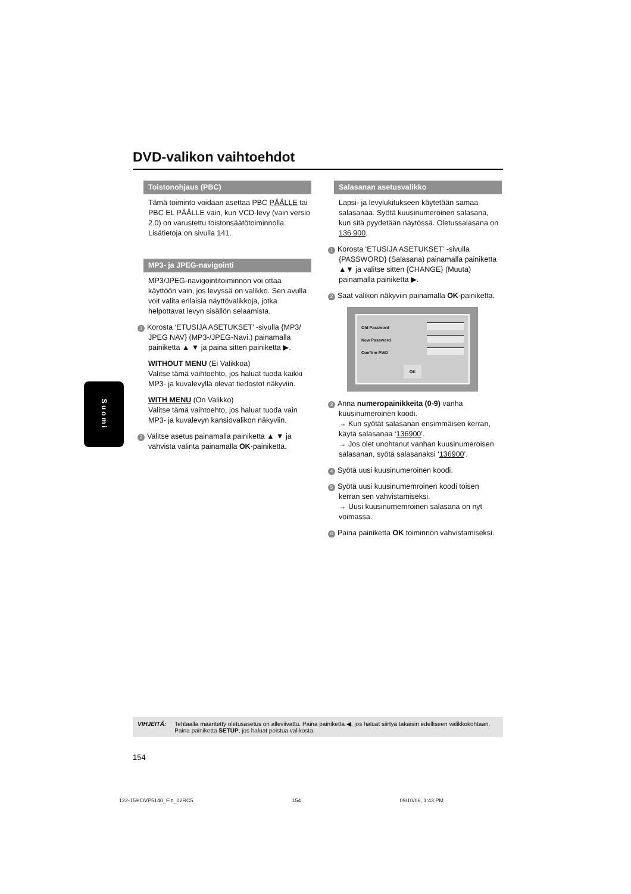DVD-valikon vaihtoehdot
Toistonohjaus (PBC)
Tämä toiminto voidaan asettaa PBC PÄÄLLE tai PBC EL PÄÄLLE vain, kun VCD-levy (vain versio 2.0) on varustettu toistonsäätötoiminnolla. Lisätietoja on sivulla 141.
MP3- ja JPEG-navigointi
MP3/JPEG-navigointitoiminnon voi ottaa käyttöön vain, jos levyssä on valikko. Sen avulla voit valita erilaisia näyttövalikkoja, jotka helpottavat levyn sisällön selaamista.
1 Korosta ‘ETUSIJA ASETUKSET’ -sivulla {MP3/ JPEG NAV} (MP3-/JPEG-Navi.) painamalla painiketta ▲ ▼ ja paina sitten painiketta ▶.
WITHOUT MENU (Ei Valikkoa)
Valitse tämä vaihtoehto, jos haluat tuoda kaikki MP3- ja kuvalevyllä olevat tiedostot näkyviin.
WITH MENU (On Valikko)
Valitse tämä vaihtoehto, jos haluat tuoda vain MP3- ja kuvalevyn kansiovalikon näkyviin.
2 Valitse asetus painamalla painiketta ▲ ▼ ja vahvista valinta painamalla OK-painiketta.
Suomi
Salasanan asetusvalikko
Lapsi- ja levylukitukseen käytetään samaa salasanaa. Syötä kuusinumeroinen salasana, kun sitä pyydetään näytössä. Oletussalasana on 136 900.
1 Korosta ‘ETUSIJA ASETUKSET’ -sivulla {PASSWORD} (Salasana) painamalla painiketta ▲▼ ja valitse sitten {CHANGE} (Muuta) painamalla painiketta ▶.
2 Saat valikon näkyviin painamalla OK-painiketta.
Old Password
New Password
Confirm PWD
OK
3 Anna numeropainikkeita (0-9) vanha kuusinumeroinen koodi.
→ Kun syötät salasanan ensimmäisen kerran, käytä salasanaa ‘136900’.
→ Jos olet unohtanut vanhan kuusinumeroisen salasanan, syötä salasanaksi ‘136900’.
4 Syötä uusi kuusinumeroinen koodi.
5 Syötä uusi kuusinumemroinen koodi toisen kerran sen vahvistamiseksi.
→ Uusi kuusinumemroinen salasana on nyt voimassa.
6 Paina painiketta OK toiminnon vahvistamiseksi.
VIHJEITÄ: Tehtaalla määritetty oletusasetus on alleviivattu. Paina painiketta ◀, jos haluat siirtyä takaisin edelliseen valikkokohtaan. Paina painiketta SETUP, jos haluat poistua valikosta.
154
122-159 DVP5140_Fin_02RC5 154 09/10/06, 1:43 PM